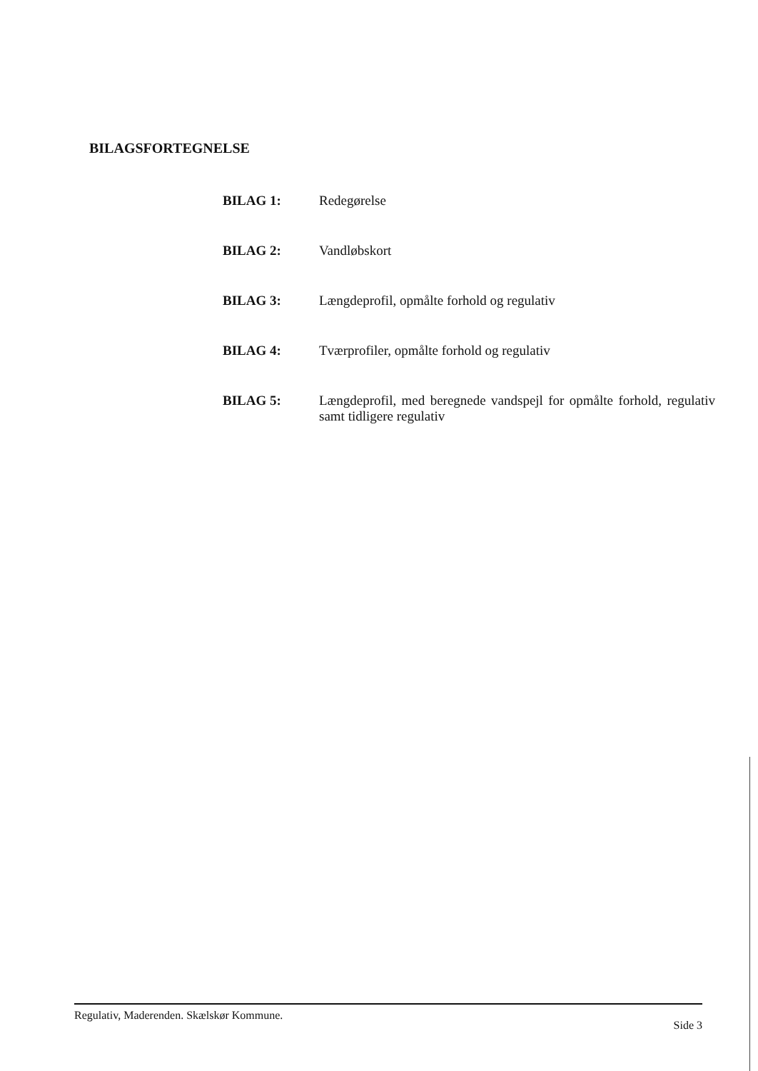BILAGSFORTEGNELSE
BILAG 1: Redegørelse
BILAG 2: Vandløbskort
BILAG 3: Længdeprofil, opmålte forhold og regulativ
BILAG 4: Tværprofiler, opmålte forhold og regulativ
BILAG 5: Længdeprofil, med beregnede vandspejl for opmålte forhold, regulativ samt tidligere regulativ
Regulativ, Maderenden. Skælskør Kommune. Side 3